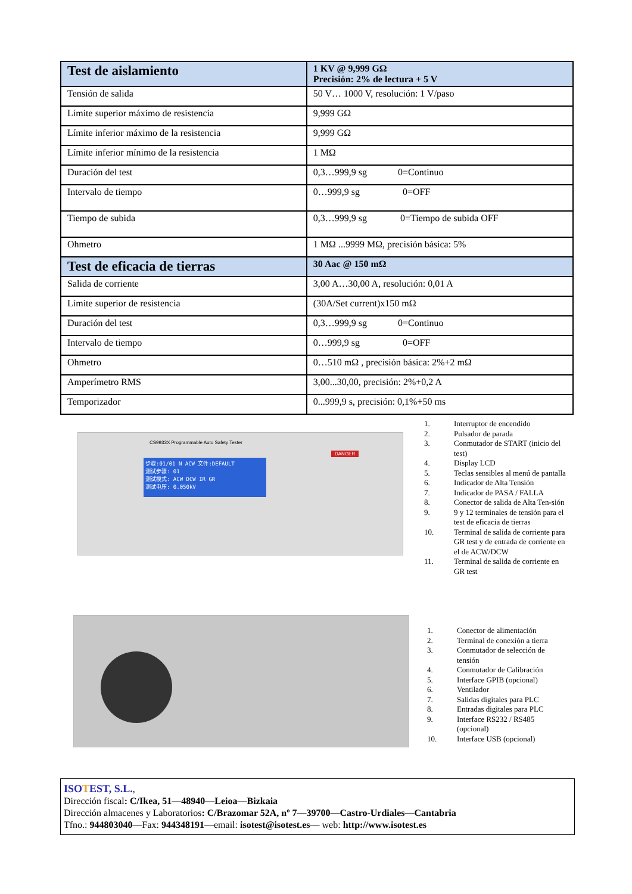| Test de aislamiento | 1 KV @ 9,999 GΩ Precisión: 2% de lectura + 5 V |
| Tensión de salida | 50 V… 1000 V, resolución: 1 V/paso |
| Límite superior máximo de resistencia | 9,999 GΩ |
| Límite inferior máximo de la resistencia | 9,999 GΩ |
| Límite inferior mínimo de la resistencia | 1 MΩ |
| Duración del test | 0,3…999,9 sg 0=Continuo |
| Intervalo de tiempo | 0…999,9 sg 0=OFF |
| Tiempo de subida | 0,3…999,9 sg 0=Tiempo de subida OFF |
| Ohmetro | 1 MΩ ...9999 MΩ, precisión básica: 5% |
| Test de eficacia de tierras | 30 Aac @ 150 mΩ |
| Salida de corriente | 3,00 A…30,00 A, resolución: 0,01 A |
| Límite superior de resistencia | (30A/Set current)x150 mΩ |
| Duración del test | 0,3…999,9 sg 0=Continuo |
| Intervalo de tiempo | 0…999,9 sg 0=OFF |
| Ohmetro | 0…510 mΩ , precisión básica: 2%+2 mΩ |
| Amperímetro RMS | 3,00...30,00, precisión: 2%+0,2 A |
| Temporizador | 0...999,9 s, precisión: 0,1%+50 ms |
步骤:01/01 N ACW 文件:DEFAULT
测试步骤: 01
测试模式: ACW DCW IR GR
测试电压: 0.050kV
CS9933X Programmable Auto Safety Tester
DANGER
1. Interruptor de encendido
2. Pulsador de parada
3. Conmutador de START (inicio del test)
4. Display LCD
5. Teclas sensibles al menú de pantalla
6. Indicador de Alta Tensión
7. Indicador de PASA / FALLA
8. Conector de salida de Alta Ten-sión
9. 9 y 12 terminales de tensión para el test de eficacia de tierras
10. Terminal de salida de corriente para GR test y de entrada de corriente en el de ACW/DCW
11. Terminal de salida de corriente en GR test
1. Conector de alimentación
2. Terminal de conexión a tierra
3. Conmutador de selección de tensión
4. Conmutador de Calibración
5. Interface GPIB (opcional)
6. Ventilador
7. Salidas digitales para PLC
8. Entradas digitales para PLC
9. Interface RS232 / RS485 (opcional)
10. Interface USB (opcional)
ISOTEST, S.L.,
Dirección fiscal: C/Ikea, 51—48940—Leioa—Bizkaia
Dirección almacenes y Laboratorios: C/Brazomar 52A, nº 7—39700—Castro-Urdiales—Cantabria
Tfno.: 944803040—Fax: 944348191—email: isotest@isotest.es— web: http://www.isotest.es